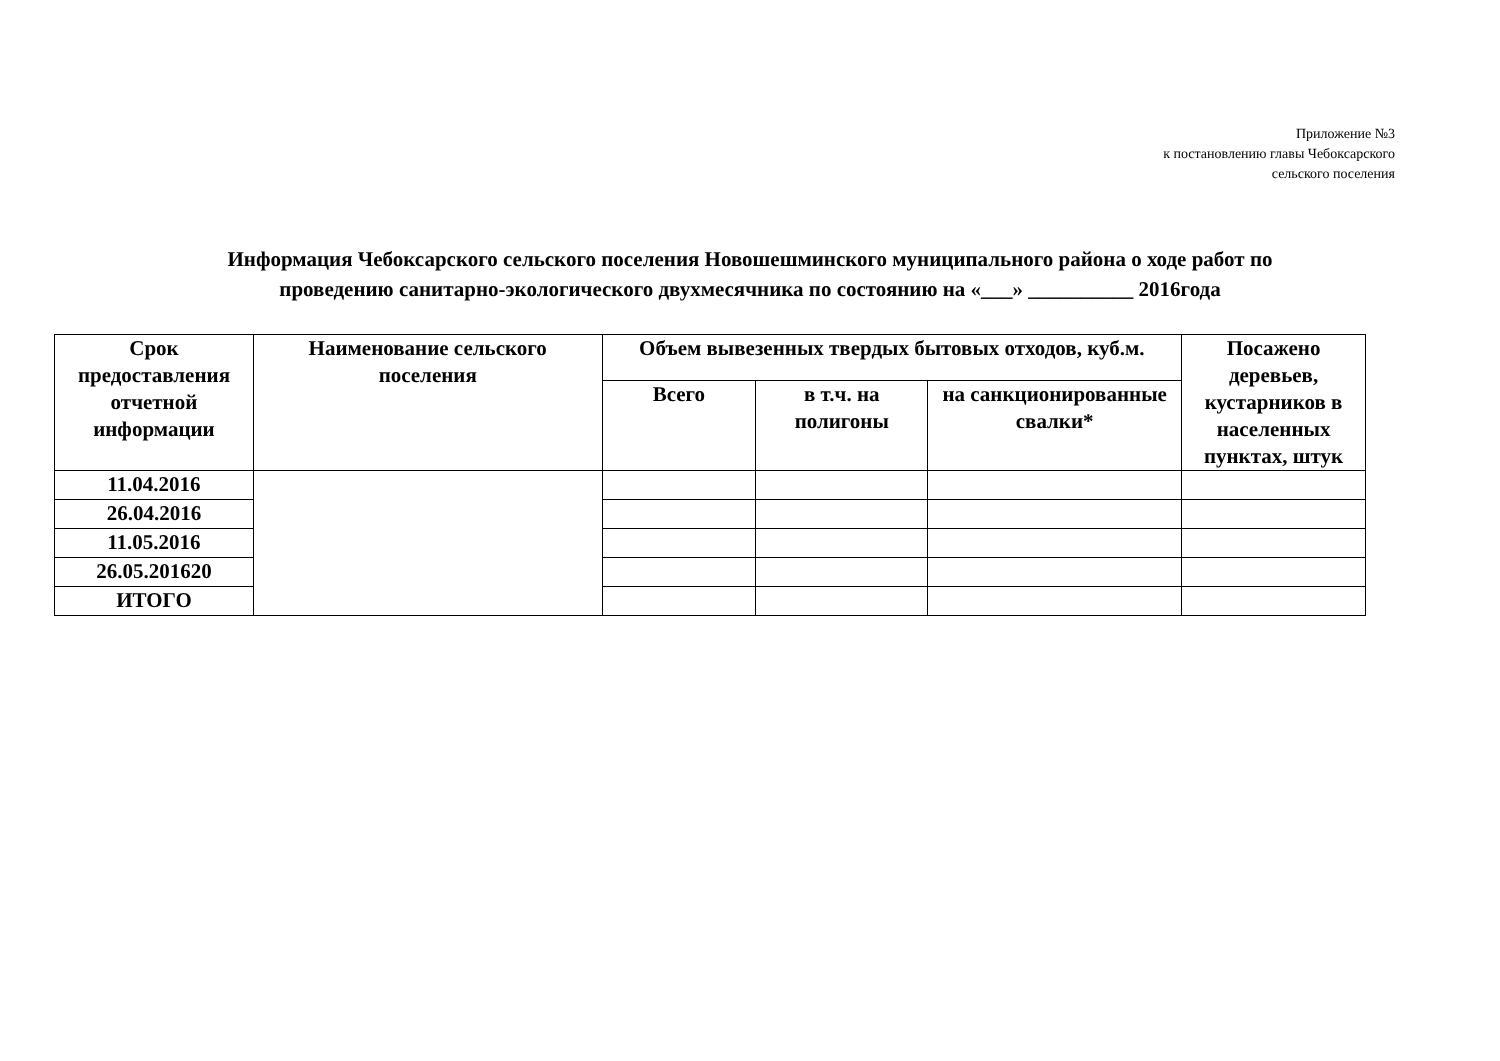Приложение №3
к постановлению главы Чебоксарского
сельского поселения
Информация Чебоксарского сельского поселения Новошешминского муниципального района о ходе работ по
проведению санитарно-экологического двухмесячника по состоянию на «___» __________ 2016года
| Срок предоставления отчетной информации | Наименование сельского поселения | Объем вывезенных твердых бытовых отходов, куб.м. | | | Посажено деревьев, кустарников в населенных пунктах, штук |
| --- | --- | --- | --- | --- | --- |
| | | Всего | в т.ч. на полигоны | на санкционированные свалки* | |
| 11.04.2016 | | | | | |
| 26.04.2016 | | | | | |
| 11.05.2016 | | | | | |
| 26.05.201620 | | | | | |
| ИТОГО | | | | | |